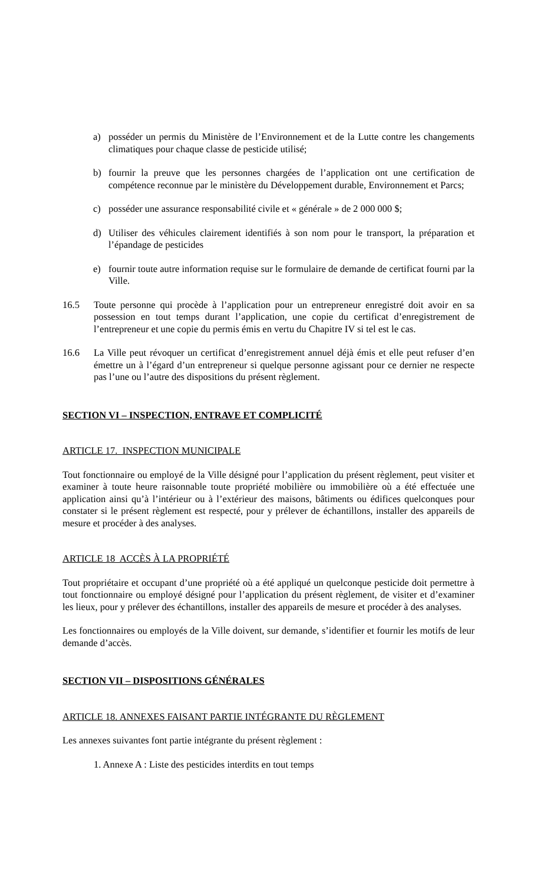a) posséder un permis du Ministère de l’Environnement et de la Lutte contre les changements climatiques pour chaque classe de pesticide utilisé;
b) fournir la preuve que les personnes chargées de l’application ont une certification de compétence reconnue par le ministère du Développement durable, Environnement et Parcs;
c) posséder une assurance responsabilité civile et « générale » de 2 000 000 $;
d) Utiliser des véhicules clairement identifiés à son nom pour le transport, la préparation et l’épandage de pesticides
e) fournir toute autre information requise sur le formulaire de demande de certificat fourni par la Ville.
16.5 Toute personne qui procède à l’application pour un entrepreneur enregistré doit avoir en sa possession en tout temps durant l’application, une copie du certificat d’enregistrement de l’entrepreneur et une copie du permis émis en vertu du Chapitre IV si tel est le cas.
16.6 La Ville peut révoquer un certificat d’enregistrement annuel déjà émis et elle peut refuser d’en émettre un à l’égard d’un entrepreneur si quelque personne agissant pour ce dernier ne respecte pas l’une ou l’autre des dispositions du présent règlement.
SECTION VI – INSPECTION, ENTRAVE ET COMPLICITÉ
ARTICLE 17. INSPECTION MUNICIPALE
Tout fonctionnaire ou employé de la Ville désigné pour l’application du présent règlement, peut visiter et examiner à toute heure raisonnable toute propriété mobilière ou immobilière où a été effectuée une application ainsi qu’à l’intérieur ou à l’extérieur des maisons, bâtiments ou édifices quelconques pour constater si le présent règlement est respecté, pour y prélever de échantillons, installer des appareils de mesure et procéder à des analyses.
ARTICLE 18 ACCÈS À LA PROPRIÉTÉ
Tout propriétaire et occupant d’une propriété où a été appliqué un quelconque pesticide doit permettre à tout fonctionnaire ou employé désigné pour l’application du présent règlement, de visiter et d’examiner les lieux, pour y prélever des échantillons, installer des appareils de mesure et procéder à des analyses.
Les fonctionnaires ou employés de la Ville doivent, sur demande, s’identifier et fournir les motifs de leur demande d’accès.
SECTION VII – DISPOSITIONS GÉNÉRALES
ARTICLE 18. ANNEXES FAISANT PARTIE INTÉGRANTE DU RÈGLEMENT
Les annexes suivantes font partie intégrante du présent règlement :
1. Annexe A : Liste des pesticides interdits en tout temps